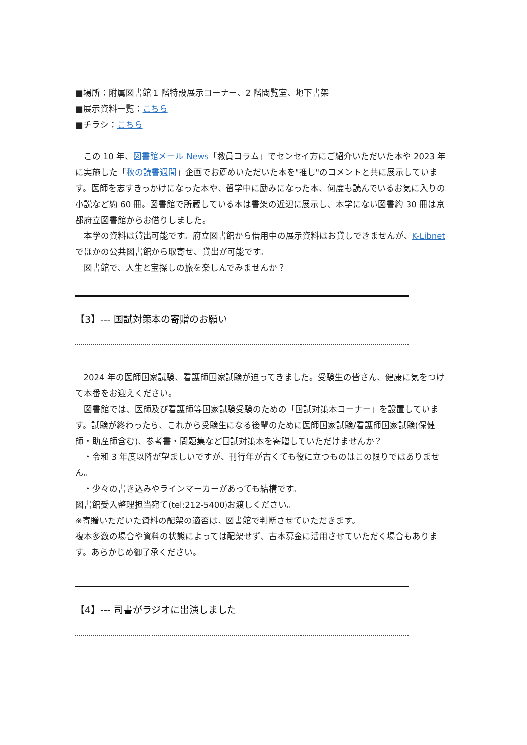■場所：附属図書館 1 階特設展示コーナー、2 階閲覧室、地下書架
■展示資料一覧：こちら
■チラシ：こちら
この 10 年、図書館メール News「教員コラム」でセンセイ方にご紹介いただいた本や 2023 年に実施した「秋の読書週間」企画でお薦めいただいた本を"推し"のコメントと共に展示しています。医師を志すきっかけになった本や、留学中に励みになった本、何度も読んでいるお気に入りの小説など約 60 冊。図書館で所蔵している本は書架の近辺に展示し、本学にない図書約 30 冊は京都府立図書館からお借りしました。
本学の資料は貸出可能です。府立図書館から借用中の展示資料はお貸しできませんが、K-Libnet でほかの公共図書館から取寄せ、貸出が可能です。
図書館で、人生と宝探しの旅を楽しんでみませんか？
【3】--- 国試対策本の寄贈のお願い
2024 年の医師国家試験、看護師国家試験が迫ってきました。受験生の皆さん、健康に気をつけて本番をお迎えください。
図書館では、医師及び看護師等国家試験受験のための「国試対策本コーナー」を設置しています。試験が終わったら、これから受験生になる後輩のために医師国家試験/看護師国家試験(保健師・助産師含む)、参考書・問題集など国試対策本を寄贈していただけませんか？
・令和 3 年度以降が望ましいですが、刊行年が古くても役に立つものはこの限りではありません。
・少々の書き込みやラインマーカーがあっても結構です。
図書館受入整理担当宛て(tel:212-5400)お渡しください。
※寄贈いただいた資料の配架の適否は、図書館で判断させていただきます。
複本多数の場合や資料の状態によっては配架せず、古本募金に活用させていただく場合もあります。あらかじめ御了承ください。
【4】--- 司書がラジオに出演しました